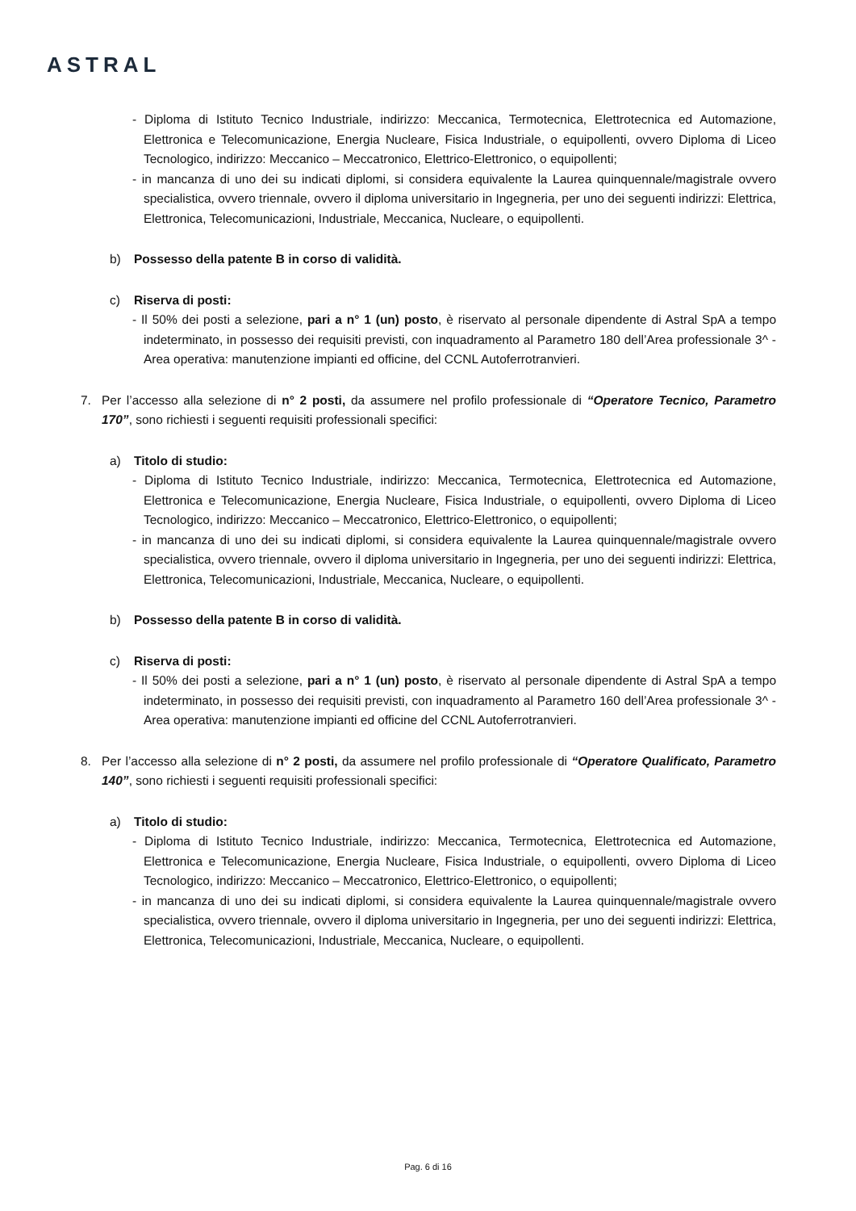ASTRAL
- Diploma di Istituto Tecnico Industriale, indirizzo: Meccanica, Termotecnica, Elettrotecnica ed Automazione, Elettronica e Telecomunicazione, Energia Nucleare, Fisica Industriale, o equipollenti, ovvero Diploma di Liceo Tecnologico, indirizzo: Meccanico – Meccatronico, Elettrico-Elettronico, o equipollenti;
- in mancanza di uno dei su indicati diplomi, si considera equivalente la Laurea quinquennale/magistrale ovvero specialistica, ovvero triennale, ovvero il diploma universitario in Ingegneria, per uno dei seguenti indirizzi: Elettrica, Elettronica, Telecomunicazioni, Industriale, Meccanica, Nucleare, o equipollenti.
b) Possesso della patente B in corso di validità.
c) Riserva di posti:
- Il 50% dei posti a selezione, pari a n° 1 (un) posto, è riservato al personale dipendente di Astral SpA a tempo indeterminato, in possesso dei requisiti previsti, con inquadramento al Parametro 180 dell’Area professionale 3^ - Area operativa: manutenzione impianti ed officine, del CCNL Autoferrotranvieri.
7. Per l’accesso alla selezione di n° 2 posti, da assumere nel profilo professionale di “Operatore Tecnico, Parametro 170”, sono richiesti i seguenti requisiti professionali specifici:
a) Titolo di studio:
- Diploma di Istituto Tecnico Industriale, indirizzo: Meccanica, Termotecnica, Elettrotecnica ed Automazione, Elettronica e Telecomunicazione, Energia Nucleare, Fisica Industriale, o equipollenti, ovvero Diploma di Liceo Tecnologico, indirizzo: Meccanico – Meccatronico, Elettrico-Elettronico, o equipollenti;
- in mancanza di uno dei su indicati diplomi, si considera equivalente la Laurea quinquennale/magistrale ovvero specialistica, ovvero triennale, ovvero il diploma universitario in Ingegneria, per uno dei seguenti indirizzi: Elettrica, Elettronica, Telecomunicazioni, Industriale, Meccanica, Nucleare, o equipollenti.
b) Possesso della patente B in corso di validità.
c) Riserva di posti:
- Il 50% dei posti a selezione, pari a n° 1 (un) posto, è riservato al personale dipendente di Astral SpA a tempo indeterminato, in possesso dei requisiti previsti, con inquadramento al Parametro 160 dell’Area professionale 3^ - Area operativa: manutenzione impianti ed officine del CCNL Autoferrotranvieri.
8. Per l’accesso alla selezione di n° 2 posti, da assumere nel profilo professionale di “Operatore Qualificato, Parametro 140”, sono richiesti i seguenti requisiti professionali specifici:
a) Titolo di studio:
- Diploma di Istituto Tecnico Industriale, indirizzo: Meccanica, Termotecnica, Elettrotecnica ed Automazione, Elettronica e Telecomunicazione, Energia Nucleare, Fisica Industriale, o equipollenti, ovvero Diploma di Liceo Tecnologico, indirizzo: Meccanico – Meccatronico, Elettrico-Elettronico, o equipollenti;
- in mancanza di uno dei su indicati diplomi, si considera equivalente la Laurea quinquennale/magistrale ovvero specialistica, ovvero triennale, ovvero il diploma universitario in Ingegneria, per uno dei seguenti indirizzi: Elettrica, Elettronica, Telecomunicazioni, Industriale, Meccanica, Nucleare, o equipollenti.
Pag. 6 di 16